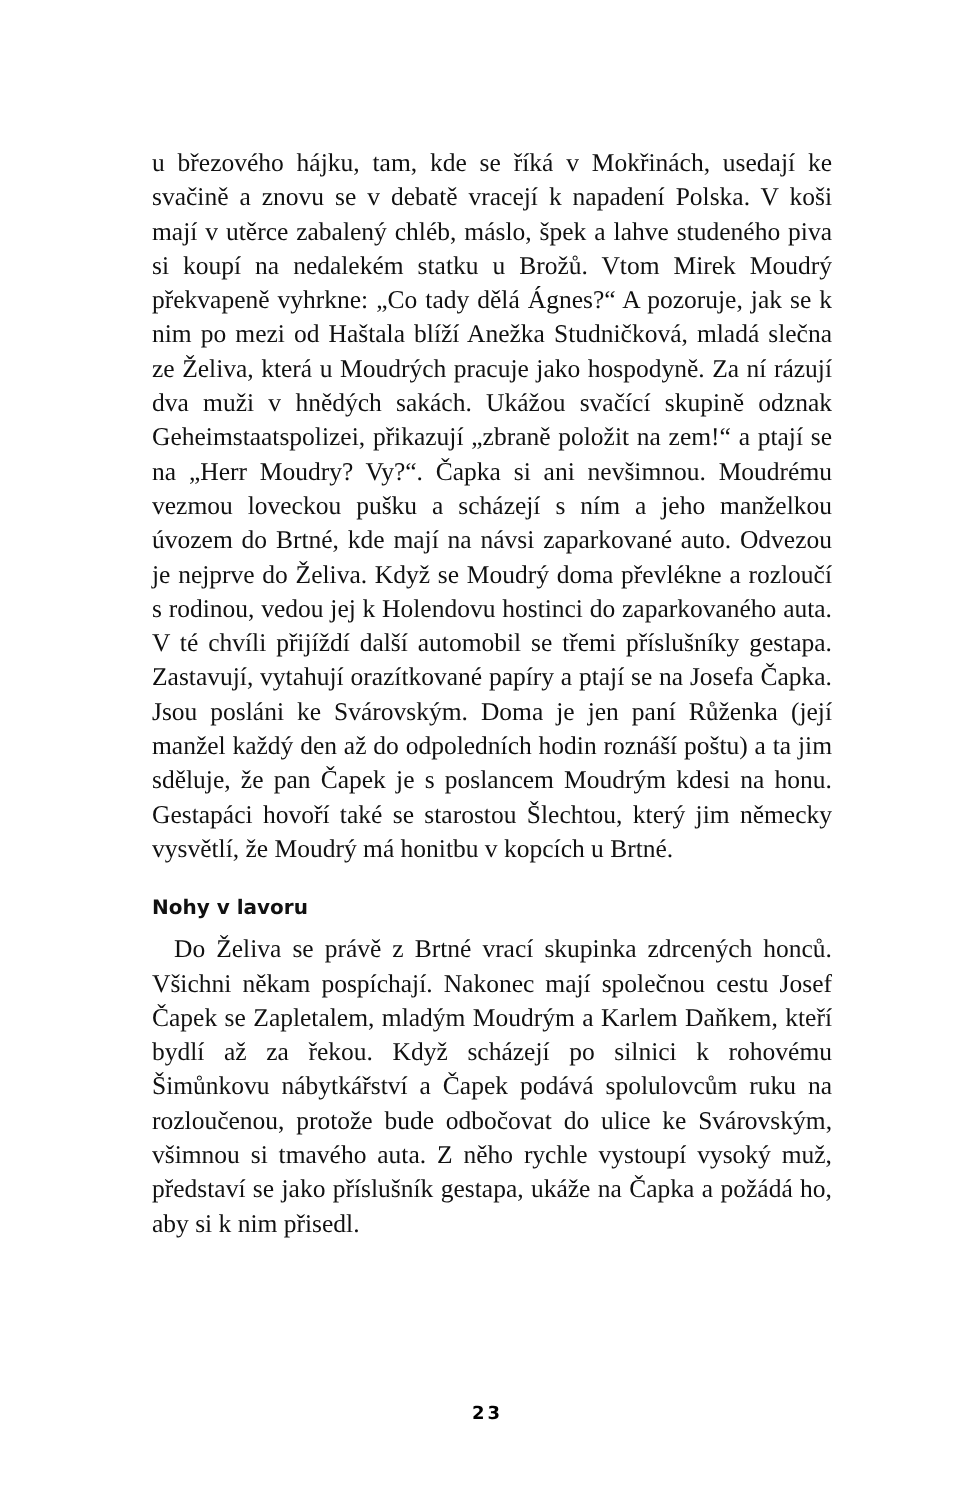u březového hájku, tam, kde se říká v Mokřinách, usedají ke svačině a znovu se v debatě vracejí k napadení Polska. V koši mají v utěrce zabalený chléb, máslo, špek a lahve studeného piva si koupí na nedalekém statku u Brožů. Vtom Mirek Moudrý překvapeně vyhrkne: „Co tady dělá Ágnes?“ A pozoruje, jak se k nim po mezi od Haštala blíží Anežka Studničková, mladá slečna ze Želiva, která u Moudrých pracuje jako hospodyně. Za ní rázují dva muži v hnědých sakách. Ukážou svačící skupině odznak Geheimstaatspolizei, přikazují „zbraně položit na zem!“ a ptají se na „Herr Moudry? Vy?“. Čapka si ani nevšimnou. Moudrému vezmou loveckou pušku a scházejí s ním a jeho manželkou úvozem do Brtné, kde mají na návsi zaparkované auto. Odvezou je nejprve do Želiva. Když se Moudrý doma převlékne a rozloučí s rodinou, vedou jej k Holendovu hostinci do zaparkovaného auta. V té chvíli přijíždí další automobil se třemi příslušníky gestapa. Zastavují, vytahují orazítkované papíry a ptají se na Josefa Čapka. Jsou posláni ke Svárovským. Doma je jen paní Růženka (její manžel každý den až do odpoledních hodin roznáší poštu) a ta jim sděluje, že pan Čapek je s poslancem Moudrým kdesi na honu. Gestapáci hovoří také se starostou Šlechtou, který jim německy vysvětlí, že Moudrý má honitbu v kopcích u Brtné.
Nohy v lavoru
Do Želiva se právě z Brtné vrací skupinka zdrcených honců. Všichni někam pospíchají. Nakonec mají společnou cestu Josef Čapek se Zapletalem, mladým Moudrým a Karlem Daňkem, kteří bydlí až za řekou. Když scházejí po silnici k rohovému Šimůnkovu nábytkářství a Čapek podává spolulovcům ruku na rozloučenou, protože bude odbočovat do ulice ke Svárovským, všimnou si tmavého auta. Z něho rychle vystoupí vysoký muž, představí se jako příslušník gestapa, ukáže na Čapka a požádá ho, aby si k nim přisedl.
23